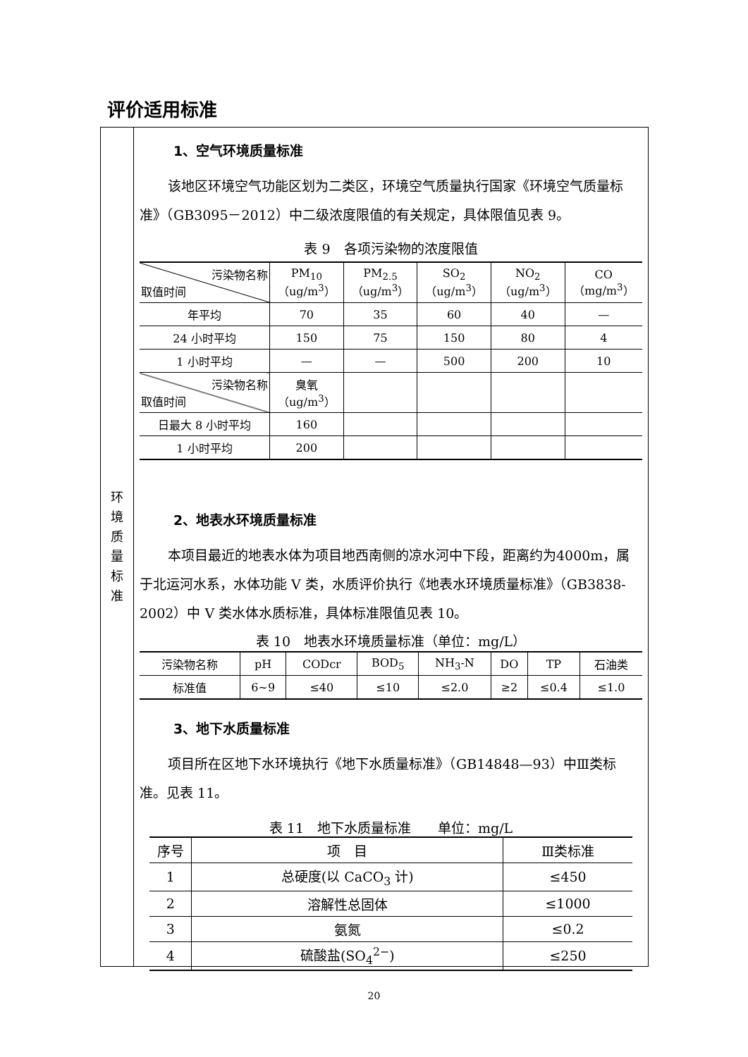评价适用标准
环
境
质
量
标
准
1、空气环境质量标准
该地区环境空气功能区划为二类区，环境空气质量执行国家《环境空气质量标准》（GB3095－2012）中二级浓度限值的有关规定，具体限值见表 9。
表 9　各项污染物的浓度限值
| 污染物名称 取值时间 | PM<sub>10</sub> （ug/m<sup>3</sup>） | PM<sub>2.5</sub> （ug/m<sup>3</sup>） | SO<sub>2</sub> （ug/m<sup>3</sup>） | NO<sub>2</sub> （ug/m<sup>3</sup>） | CO （mg/m<sup>3</sup>） |
| --- | --- | --- | --- | --- | --- |
| 年平均 | 70 | 35 | 60 | 40 | — |
| 24 小时平均 | 150 | 75 | 150 | 80 | 4 |
| 1 小时平均 | — | — | 500 | 200 | 10 |
| 污染物名称 取值时间 | 臭氧 （ug/m<sup>3</sup>） | | | | |
| 日最大 8 小时平均 | 160 | | | | |
| 1 小时平均 | 200 | | | | |
2、地表水环境质量标准
本项目最近的地表水体为项目地西南侧的凉水河中下段，距离约为4000m，属于北运河水系，水体功能 V 类，水质评价执行《地表水环境质量标准》（GB3838-2002）中 V 类水体水质标准，具体标准限值见表 10。
表 10　地表水环境质量标准（单位：mg/L）
| 污染物名称 | pH | CODcr | BOD<sub>5</sub> | NH<sub>3</sub>-N | DO | TP | 石油类 |
| --- | --- | --- | --- | --- | --- | --- | --- |
| 标准值 | 6~9 | ≤40 | ≤10 | ≤2.0 | ≥2 | ≤0.4 | ≤1.0 |
3、地下水质量标准
项目所在区地下水环境执行《地下水质量标准》（GB14848—93）中Ⅲ类标准。见表 11。
表 11　地下水质量标准　　单位：mg/L
| 序号 | 项 目 | Ⅲ类标准 |
| --- | --- | --- |
| 1 | 总硬度(以 CaCO<sub>3</sub> 计) | ≤450 |
| 2 | 溶解性总固体 | ≤1000 |
| 3 | 氨氮 | ≤0.2 |
| 4 | 硫酸盐(SO<sub>4</sub><sup>2−</sup>) | ≤250 |
20